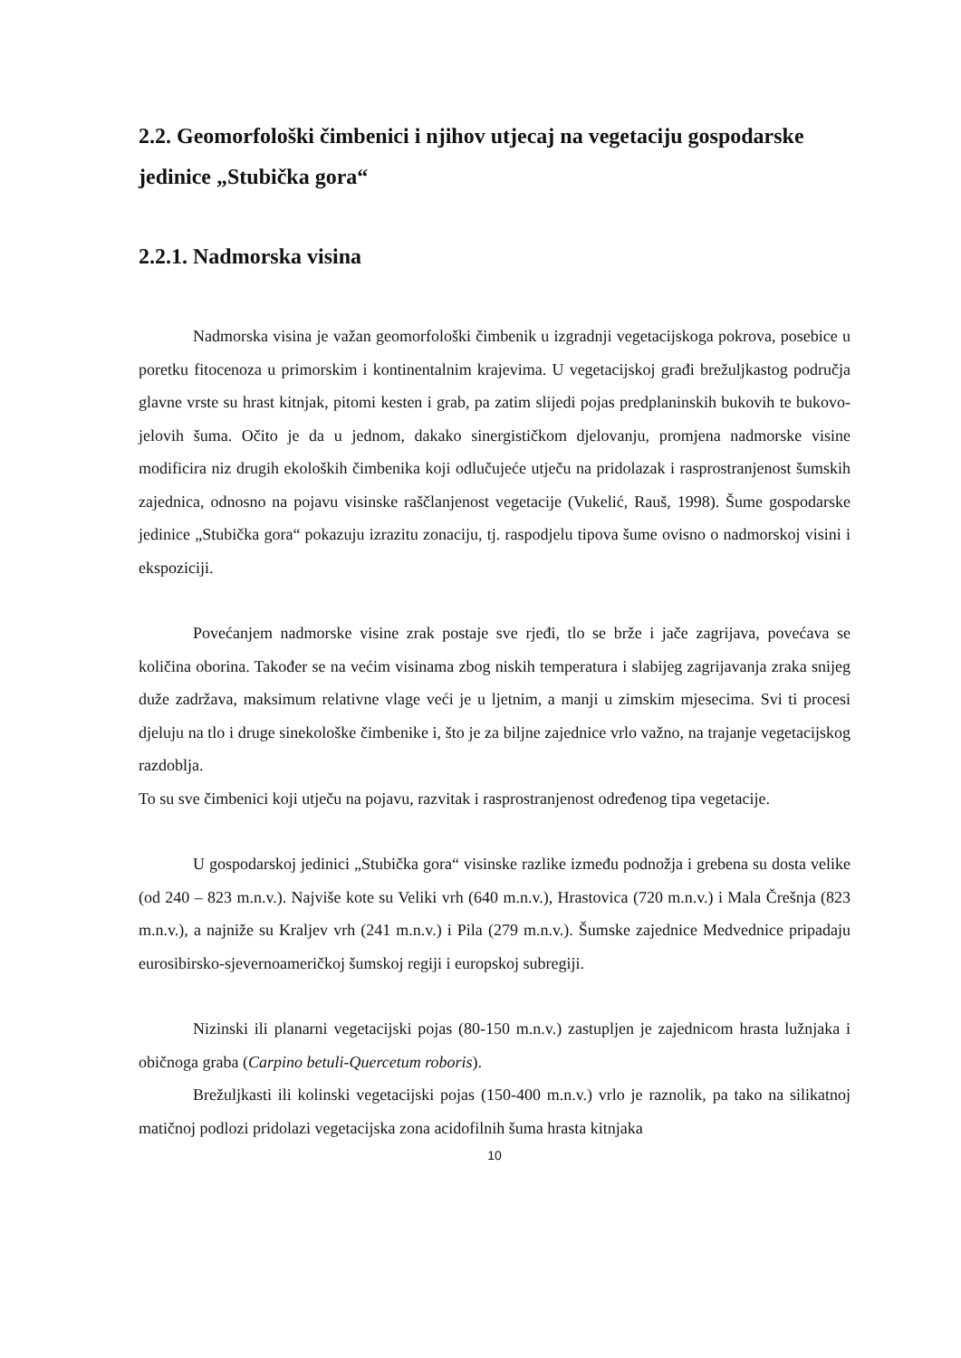2.2. Geomorfološki čimbenici i njihov utjecaj na vegetaciju gospodarske jedinice „Stubička gora“
2.2.1. Nadmorska visina
Nadmorska visina je važan geomorfološki čimbenik u izgradnji vegetacijskoga pokrova, posebice u poretku fitocenoza u primorskim i kontinentalnim krajevima. U vegetacijskoj građi brežuljkastog područja glavne vrste su hrast kitnjak, pitomi kesten i grab, pa zatim slijedi pojas predplaninskih bukovih te bukovo-jelovih šuma. Očito je da u jednom, dakako sinergističkom djelovanju, promjena nadmorske visine modificira niz drugih ekoloških čimbenika koji odlučujeće utječu na pridolazak i rasprostranjenost šumskih zajednica, odnosno na pojavu visinske raščlanjenost vegetacije (Vukelić, Rauš, 1998). Šume gospodarske jedinice „Stubička gora“ pokazuju izrazitu zonaciju, tj. raspodjelu tipova šume ovisno o nadmorskoj visini i ekspoziciji.
Povećanjem nadmorske visine zrak postaje sve rjeđi, tlo se brže i jače zagrijava, povećava se količina oborina. Također se na većim visinama zbog niskih temperatura i slabijeg zagrijavanja zraka snijeg duže zadržava, maksimum relativne vlage veći je u ljetnim, a manji u zimskim mjesecima. Svi ti procesi djeluju na tlo i druge sinekološke čimbenike i, što je za biljne zajednice vrlo važno, na trajanje vegetacijskog razdoblja.
To su sve čimbenici koji utječu na pojavu, razvitak i rasprostranjenost određenog tipa vegetacije.
U gospodarskoj jedinici „Stubička gora“ visinske razlike između podnožja i grebena su dosta velike (od 240 – 823 m.n.v.). Najviše kote su Veliki vrh (640 m.n.v.), Hrastovica (720 m.n.v.) i Mala Črešnja (823 m.n.v.), a najniže su Kraljev vrh (241 m.n.v.) i Pila (279 m.n.v.). Šumske zajednice Medvednice pripadaju eurosibirsko-sjevernoameričkoj šumskoj regiji i europskoj subregiji.
Nizinski ili planarni vegetacijski pojas (80-150 m.n.v.) zastupljen je zajednicom hrasta lužnjaka i običnoga graba (Carpino betuli-Quercetum roboris).
Brežuljkasti ili kolinski vegetacijski pojas (150-400 m.n.v.) vrlo je raznolik, pa tako na silikatnoj matičnoj podlozi pridolazi vegetacijska zona acidofilnih šuma hrasta kitnjaka
10